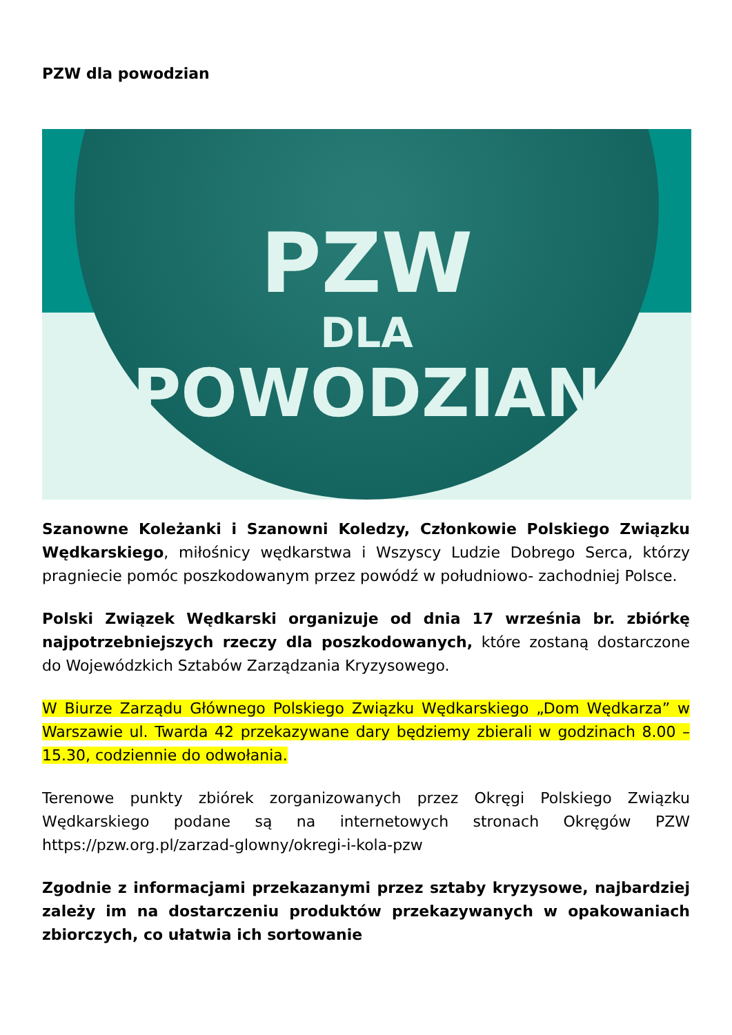PZW dla powodzian
PZW
DLA
POWODZIAN
Szanowne Koleżanki i Szanowni Koledzy, Członkowie Polskiego Związku Wędkarskiego, miłośnicy wędkarstwa i Wszyscy Ludzie Dobrego Serca, którzy pragniecie pomóc poszkodowanym przez powódź w południowo- zachodniej Polsce.
Polski Związek Wędkarski organizuje od dnia 17 września br. zbiórkę najpotrzebniejszych rzeczy dla poszkodowanych, które zostaną dostarczone do Wojewódzkich Sztabów Zarządzania Kryzysowego.
W Biurze Zarządu Głównego Polskiego Związku Wędkarskiego „Dom Wędkarza” w Warszawie ul. Twarda 42 przekazywane dary będziemy zbierali w godzinach 8.00 – 15.30, codziennie do odwołania.
Terenowe punkty zbiórek zorganizowanych przez Okręgi Polskiego Związku Wędkarskiego podane są na internetowych stronach Okręgów PZW https://pzw.org.pl/zarzad-glowny/okregi-i-kola-pzw
Zgodnie z informacjami przekazanymi przez sztaby kryzysowe, najbardziej zależy im na dostarczeniu produktów przekazywanych w opakowaniach zbiorczych, co ułatwia ich sortowanie